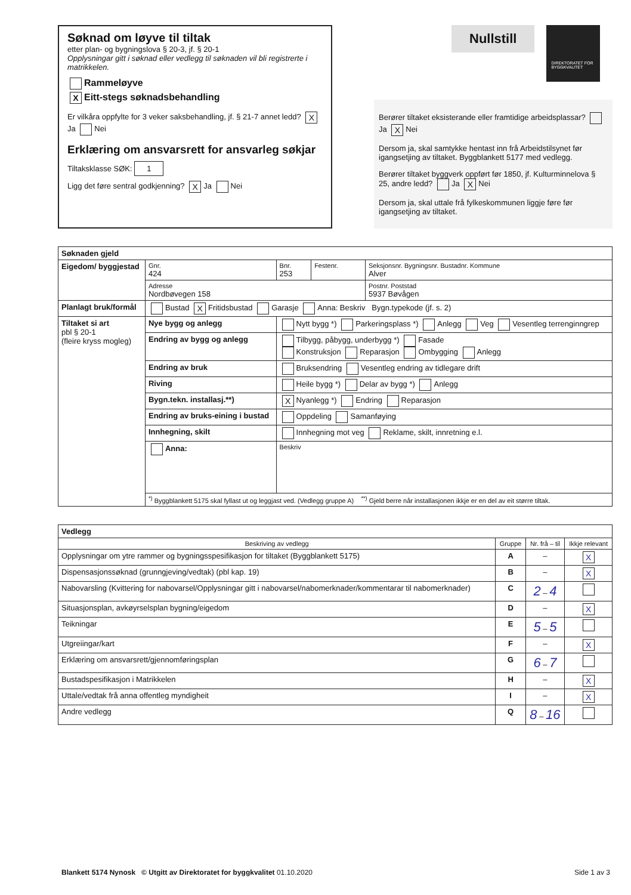Søknad om løyve til tiltak
etter plan- og bygningslova § 20-3, jf. § 20-1
Opplysningar gitt i søknad eller vedlegg til søknaden vil bli registrerte i matrikkelen.
Rammeløyve
X Eitt-stegs søknadsbehandling
Er vilkåra oppfylte for 3 veker saksbehandling, jf. § 21-7 annet ledd? X Ja Nei
Erklæring om ansvarsrett for ansvarleg søkjar
Tiltaksklasse SØK: 1
Ligg det føre sentral godkjenning? X Ja Nei
Nullstill DIREKTORATET FOR BYGGKVALITET
Berører tiltaket eksisterande eller framtidige arbeidsplassar? Ja X Nei
Dersom ja, skal samtykke hentast inn frå Arbeidstilsynet før igangsetjing av tiltaket. Byggblankett 5177 med vedlegg.
Berører tiltaket byggverk oppført før 1850, jf. Kulturminnelova § 25, andre ledd? Ja X Nei
Dersom ja, skal uttale frå fylkeskommunen liggje føre før igangsetjing av tiltaket.
| Søknaden gjeld | | | | |
| --- | --- | --- | --- | --- |
| Eigedom/ byggjestad | Gnr. 424 | Bnr. 253 | Festenr. | Seksjonsnr. Bygningsnr. Bustadnr. Kommune Alver |
| | Adresse Nordbøvegen 158 | | | Postnr. Poststad 5937 Bøvågen |
| Planlagt bruk/formål | Bustad X Fritidsbustad Garasje Anna: Beskriv Bygn.typekode (jf. s. 2) | | | |
| Tiltaket si art pbl § 20-1 (fleire kryss mogleg) | Nye bygg og anlegg | Nytt bygg *) Parkeringsplass *) Anlegg Veg Vesentleg terrenginngrep | | |
| | Endring av bygg og anlegg | Tilbygg, påbygg, underbygg *) Fasade Konstruksjon Reparasjon Ombygging Anlegg | | |
| | Endring av bruk | Bruksendring Vesentleg endring av tidlegare drift | | |
| | Riving | Heile bygg *) Delar av bygg *) Anlegg | | |
| | Bygn.tekn. installasj.**) | X Nyanlegg *) Endring Reparasjon | | |
| | Endring av bruks-eining i bustad | Oppdeling Samanføying | | |
| | Innhegning, skilt | Innhegning mot veg Reklame, skilt, innretning e.l. | | |
| | Anna: | Beskriv | | |
| | <sup>*)</sup> Byggblankett 5175 skal fyllast ut og leggjast ved. (Vedlegg gruppe A) <sup>**)</sup> Gjeld berre når installasjonen ikkje er en del av eit større tiltak. | | | |
| Vedlegg | | | |
| --- | --- | --- | --- |
| Beskriving av vedlegg | Gruppe | Nr. frå – til | Ikkje relevant |
| Opplysningar om ytre rammer og bygningsspesifikasjon for tiltaket (Byggblankett 5175) | A | – | X |
| Dispensasjonssøknad (grunngjeving/vedtak) (pbl kap. 19) | B | – | X |
| Nabovarsling (Kvittering for nabovarsel/Opplysningar gitt i nabovarsel/nabomerknader/kommentarar til nabomerknader) | C | 2 – 4 | |
| Situasjonsplan, avkøyrselsplan bygning/eigedom | D | – | X |
| Teikningar | E | 5 – 5 | |
| Utgreiingar/kart | F | – | X |
| Erklæring om ansvarsrett/gjennomføringsplan | G | 6 – 7 | |
| Bustadspesifikasjon i Matrikkelen | H | – | X |
| Uttale/vedtak frå anna offentleg myndigheit | I | – | X |
| Andre vedlegg | Q | 8 – 16 | |
Blankett 5174 Nynosk © Utgitt av Direktoratet for byggkvalitet 01.10.2020 Side 1 av 3